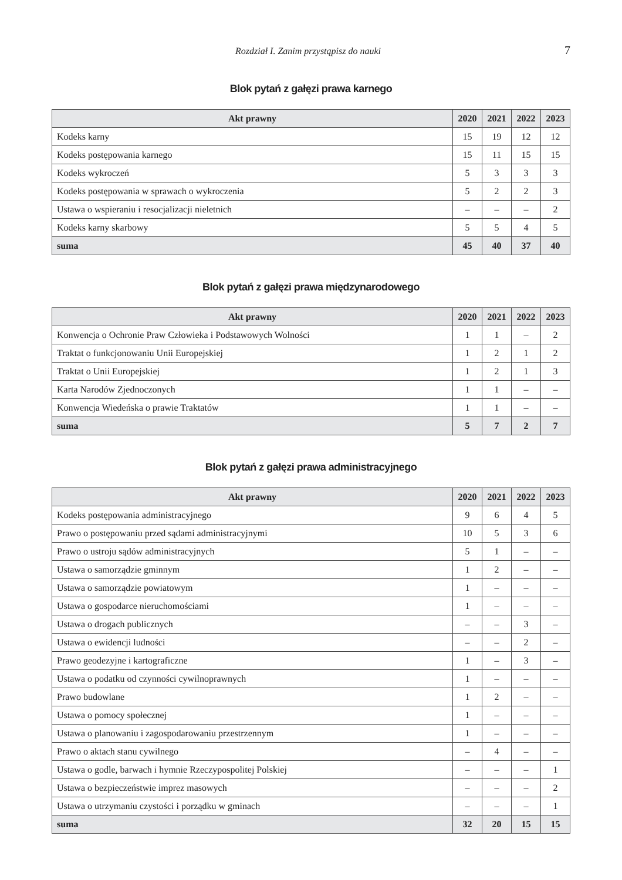Rozdział I. Zanim przystąpisz do nauki 7
Blok pytań z gałęzi prawa karnego
| Akt prawny | 2020 | 2021 | 2022 | 2023 |
| --- | --- | --- | --- | --- |
| Kodeks karny | 15 | 19 | 12 | 12 |
| Kodeks postępowania karnego | 15 | 11 | 15 | 15 |
| Kodeks wykroczeń | 5 | 3 | 3 | 3 |
| Kodeks postępowania w sprawach o wykroczenia | 5 | 2 | 2 | 3 |
| Ustawa o wspieraniu i resocjalizacji nieletnich | – | – | – | 2 |
| Kodeks karny skarbowy | 5 | 5 | 4 | 5 |
| suma | 45 | 40 | 37 | 40 |
Blok pytań z gałęzi prawa międzynarodowego
| Akt prawny | 2020 | 2021 | 2022 | 2023 |
| --- | --- | --- | --- | --- |
| Konwencja o Ochronie Praw Człowieka i Podstawowych Wolności | 1 | 1 | – | 2 |
| Traktat o funkcjonowaniu Unii Europejskiej | 1 | 2 | 1 | 2 |
| Traktat o Unii Europejskiej | 1 | 2 | 1 | 3 |
| Karta Narodów Zjednoczonych | 1 | 1 | – | – |
| Konwencja Wiedeńska o prawie Traktatów | 1 | 1 | – | – |
| suma | 5 | 7 | 2 | 7 |
Blok pytań z gałęzi prawa administracyjnego
| Akt prawny | 2020 | 2021 | 2022 | 2023 |
| --- | --- | --- | --- | --- |
| Kodeks postępowania administracyjnego | 9 | 6 | 4 | 5 |
| Prawo o postępowaniu przed sądami administracyjnymi | 10 | 5 | 3 | 6 |
| Prawo o ustroju sądów administracyjnych | 5 | 1 | – | – |
| Ustawa o samorządzie gminnym | 1 | 2 | – | – |
| Ustawa o samorządzie powiatowym | 1 | – | – | – |
| Ustawa o gospodarce nieruchomościami | 1 | – | – | – |
| Ustawa o drogach publicznych | – | – | 3 | – |
| Ustawa o ewidencji ludności | – | – | 2 | – |
| Prawo geodezyjne i kartograficzne | 1 | – | 3 | – |
| Ustawa o podatku od czynności cywilnoprawnych | 1 | – | – | – |
| Prawo budowlane | 1 | 2 | – | – |
| Ustawa o pomocy społecznej | 1 | – | – | – |
| Ustawa o planowaniu i zagospodarowaniu przestrzennym | 1 | – | – | – |
| Prawo o aktach stanu cywilnego | – | 4 | – | – |
| Ustawa o godle, barwach i hymnie Rzeczypospolitej Polskiej | – | – | – | 1 |
| Ustawa o bezpieczeństwie imprez masowych | – | – | – | 2 |
| Ustawa o utrzymaniu czystości i porządku w gminach | – | – | – | 1 |
| suma | 32 | 20 | 15 | 15 |